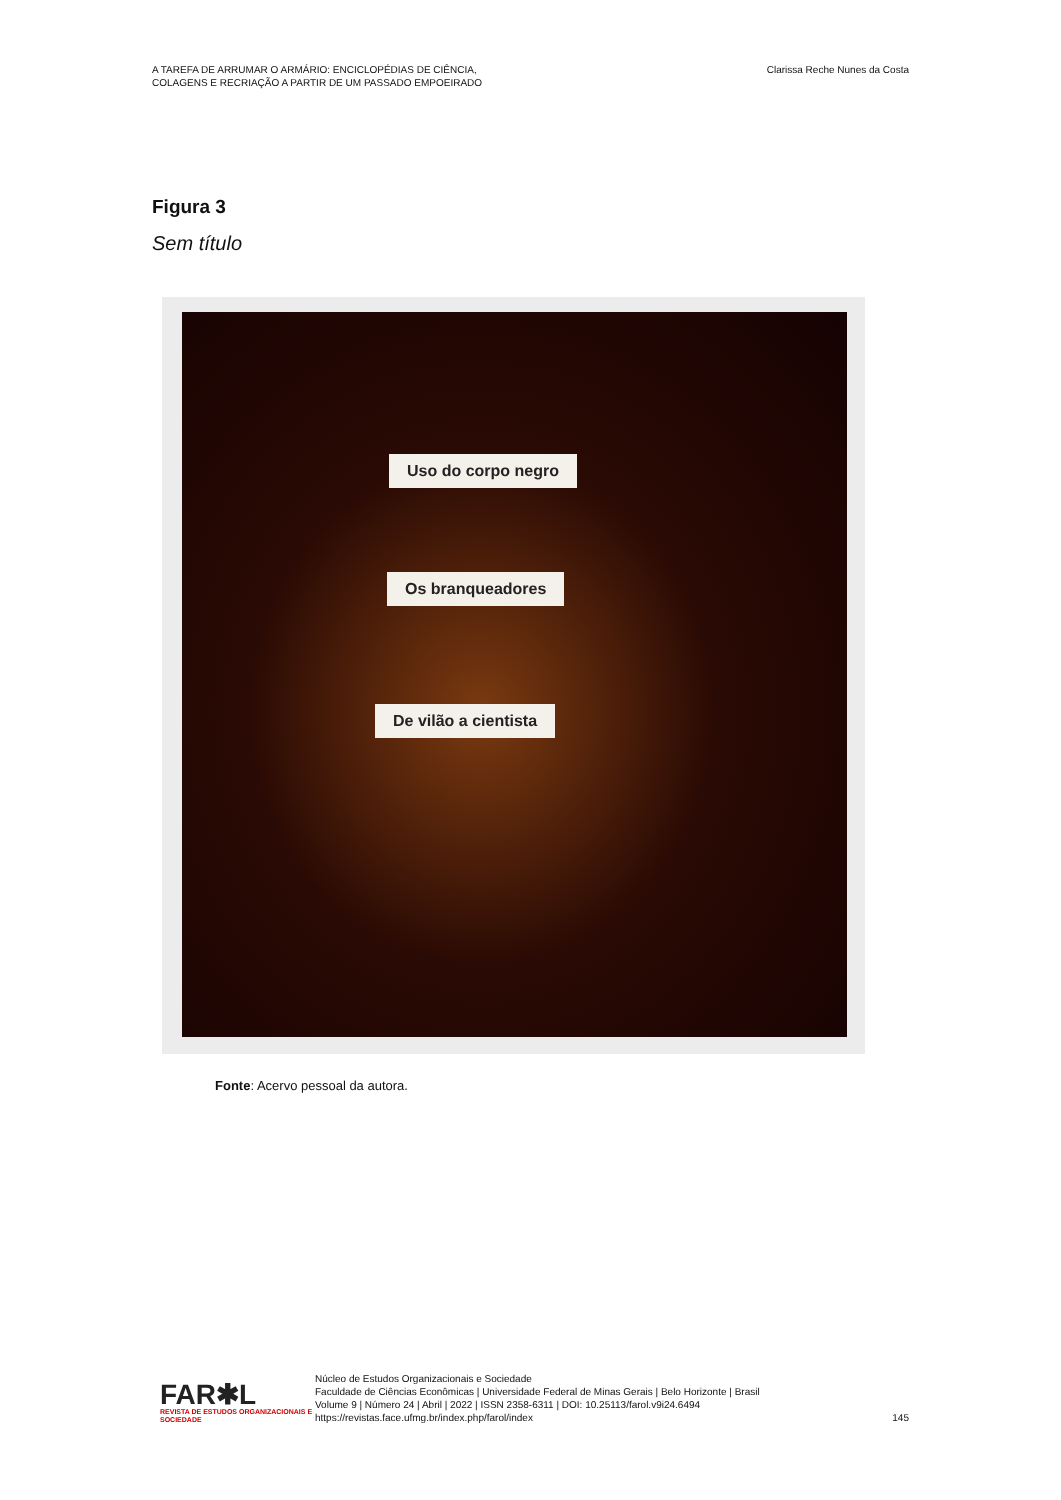A TAREFA DE ARRUMAR O ARMÁRIO: ENCICLOPÉDIAS DE CIÊNCIA,
COLAGENS E RECRIAÇÃO A PARTIR DE UM PASSADO EMPOEIRADO
Clarissa Reche Nunes da Costa
Figura 3
Sem título
Uso do corpo negro
Os branqueadores
De vilão a cientista
Fonte: Acervo pessoal da autora.
FAR✱L
REVISTA DE ESTUDOS ORGANIZACIONAIS E SOCIEDADE
Núcleo de Estudos Organizacionais e Sociedade
Faculdade de Ciências Econômicas | Universidade Federal de Minas Gerais | Belo Horizonte | Brasil
Volume 9 | Número 24 | Abril | 2022 | ISSN 2358-6311 | DOI: 10.25113/farol.v9i24.6494
https://revistas.face.ufmg.br/index.php/farol/index
145